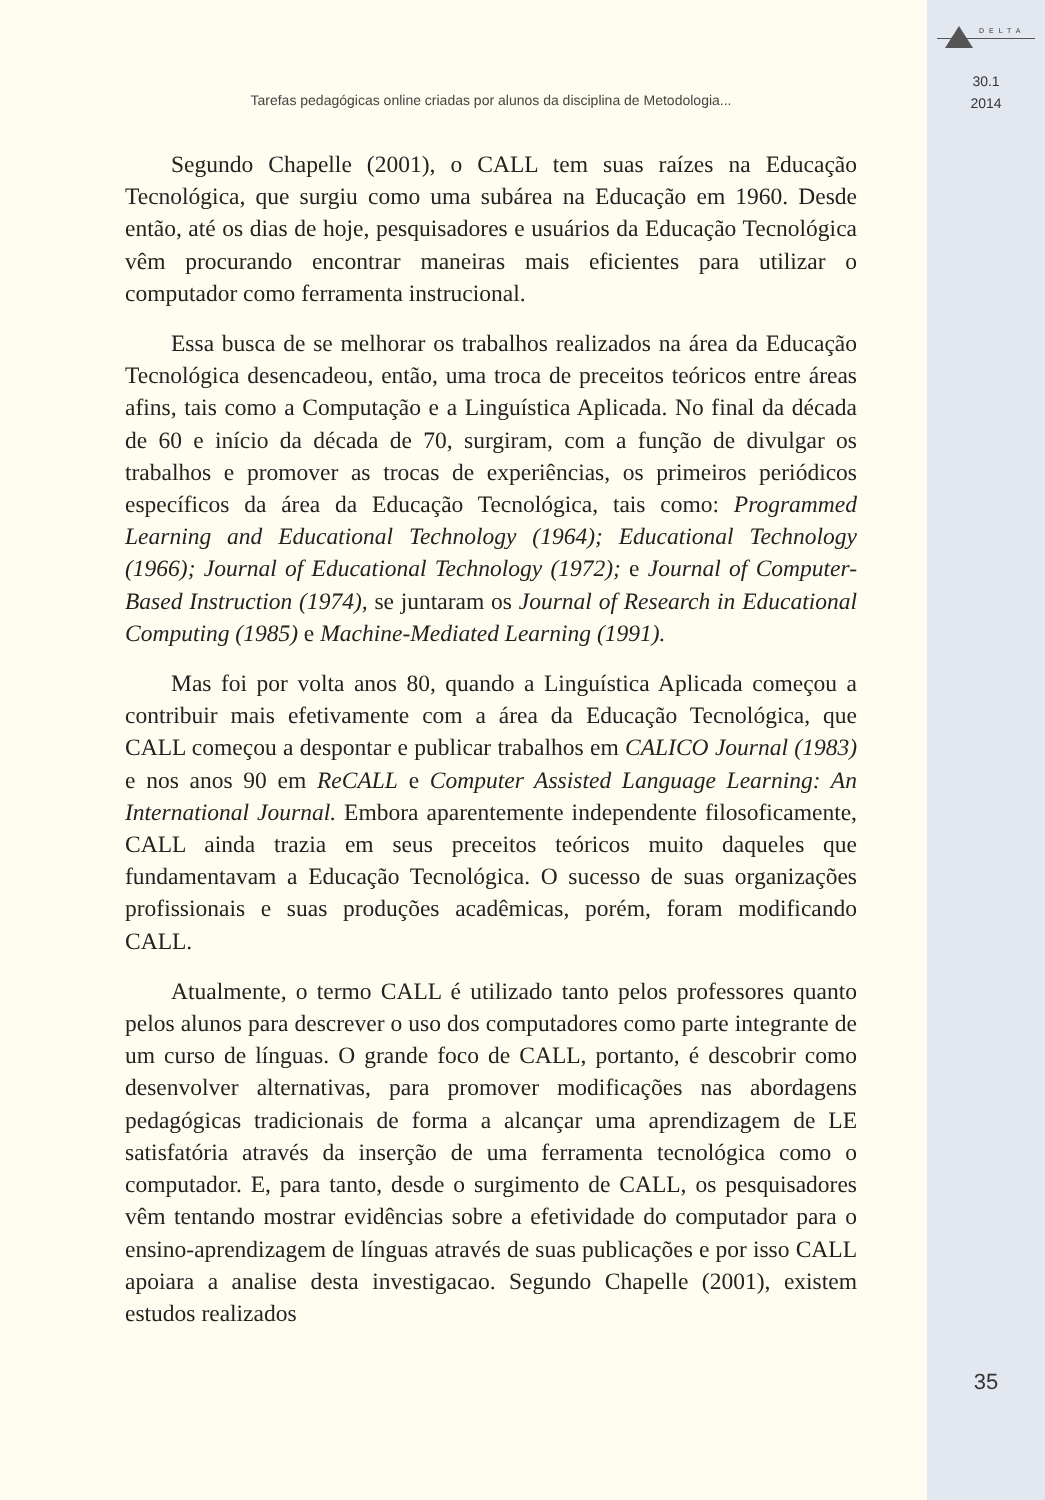Tarefas pedagógicas online criadas por alunos da disciplina de Metodologia...
Segundo Chapelle (2001), o CALL tem suas raízes na Educação Tecnológica, que surgiu como uma subárea na Educação em 1960. Desde então, até os dias de hoje, pesquisadores e usuários da Educação Tecnológica vêm procurando encontrar maneiras mais eficientes para utilizar o computador como ferramenta instrucional.
Essa busca de se melhorar os trabalhos realizados na área da Educação Tecnológica desencadeou, então, uma troca de preceitos teóricos entre áreas afins, tais como a Computação e a Linguística Aplicada. No final da década de 60 e início da década de 70, surgiram, com a função de divulgar os trabalhos e promover as trocas de experiências, os primeiros periódicos específicos da área da Educação Tecnológica, tais como: Programmed Learning and Educational Technology (1964); Educational Technology (1966); Journal of Educational Technology (1972); e Journal of Computer-Based Instruction (1974), se juntaram os Journal of Research in Educational Computing (1985) e Machine-Mediated Learning (1991).
Mas foi por volta anos 80, quando a Linguística Aplicada começou a contribuir mais efetivamente com a área da Educação Tecnológica, que CALL começou a despontar e publicar trabalhos em CALICO Journal (1983) e nos anos 90 em ReCALL e Computer Assisted Language Learning: An International Journal. Embora aparentemente independente filosoficamente, CALL ainda trazia em seus preceitos teóricos muito daqueles que fundamentavam a Educação Tecnológica. O sucesso de suas organizações profissionais e suas produções acadêmicas, porém, foram modificando CALL.
Atualmente, o termo CALL é utilizado tanto pelos professores quanto pelos alunos para descrever o uso dos computadores como parte integrante de um curso de línguas. O grande foco de CALL, portanto, é descobrir como desenvolver alternativas, para promover modificações nas abordagens pedagógicas tradicionais de forma a alcançar uma aprendizagem de LE satisfatória através da inserção de uma ferramenta tecnológica como o computador. E, para tanto, desde o surgimento de CALL, os pesquisadores vêm tentando mostrar evidências sobre a efetividade do computador para o ensino-aprendizagem de línguas através de suas publicações e por isso CALL apoiara a analise desta investigacao. Segundo Chapelle (2001), existem estudos realizados
DELTA
30.1
2014
35